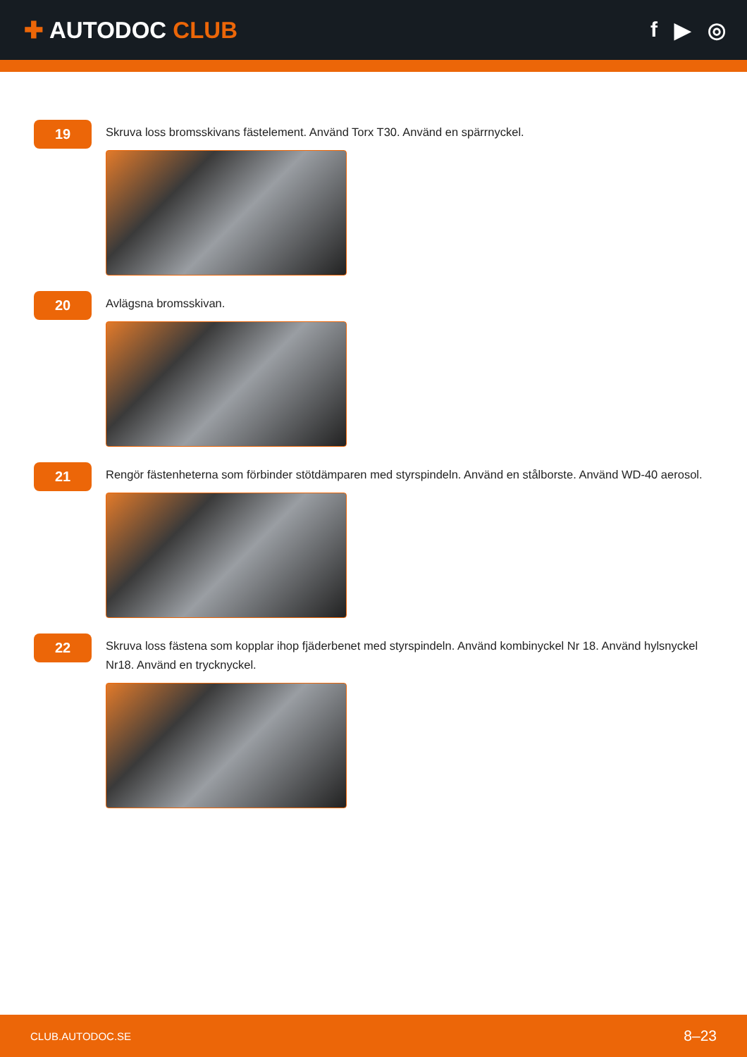✚ AUTODOC CLUB f ▶ ◎
19
Skruva loss bromsskivans fästelement. Använd Torx T30. Använd en spärrnyckel.
20
Avlägsna bromsskivan.
21
Rengör fästenheterna som förbinder stötdämparen med styrspindeln. Använd en stålborste. Använd WD-40 aerosol.
22
Skruva loss fästena som kopplar ihop fjäderbenet med styrspindeln. Använd kombinyckel Nr 18. Använd hylsnyckel Nr18. Använd en trycknyckel.
CLUB.AUTODOC.SE 8–23